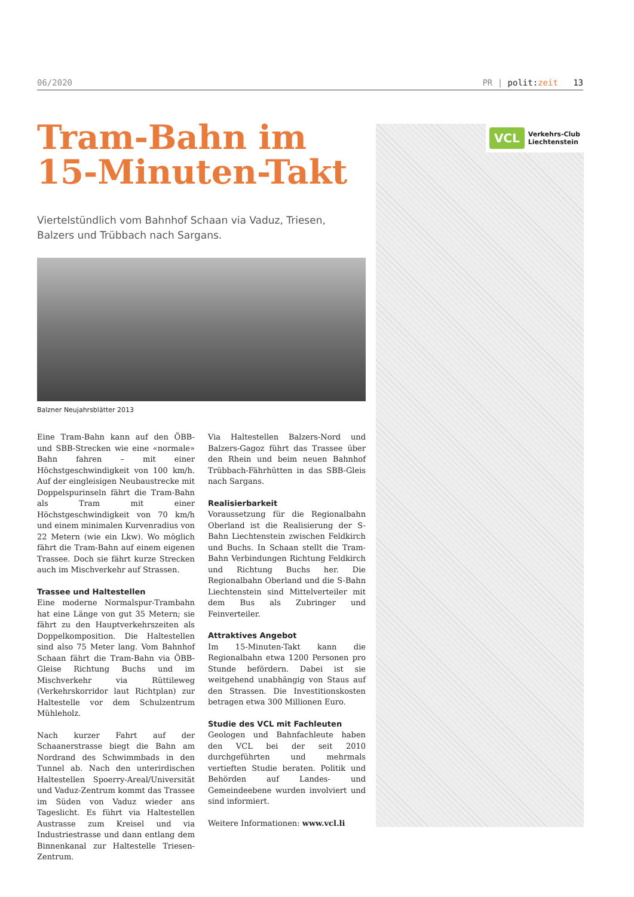06/2020 PR | polit: zeit 13
Tram-Bahn im 15-Minuten-Takt
Viertelstündlich vom Bahnhof Schaan via Vaduz, Triesen, Balzers und Trübbach nach Sargans.
Balzner Neujahrsblätter 2013
Eine Tram-Bahn kann auf den ÖBB- und SBB-Strecken wie eine «normale» Bahn fahren – mit einer Höchstgeschwindigkeit von 100 km/h. Auf der eingleisigen Neubaustrecke mit Doppelspurinseln fährt die Tram-Bahn als Tram mit einer Höchstgeschwindigkeit von 70 km/h und einem minimalen Kurvenradius von 22 Metern (wie ein Lkw). Wo möglich fährt die Tram-Bahn auf einem eigenen Trassee. Doch sie fährt kurze Strecken auch im Mischverkehr auf Strassen.
Trassee und Haltestellen
Eine moderne Normalspur-Trambahn hat eine Länge von gut 35 Metern; sie fährt zu den Hauptverkehrszeiten als Doppelkomposition. Die Haltestellen sind also 75 Meter lang. Vom Bahnhof Schaan fährt die Tram-Bahn via ÖBB-Gleise Richtung Buchs und im Mischverkehr via Rüttileweg (Verkehrskorridor laut Richtplan) zur Haltestelle vor dem Schulzentrum Mühleholz.
Nach kurzer Fahrt auf der Schaanerstrasse biegt die Bahn am Nordrand des Schwimmbads in den Tunnel ab. Nach den unterirdischen Haltestellen Spoerry-Areal/Universität und Vaduz-Zentrum kommt das Trassee im Süden von Vaduz wieder ans Tageslicht. Es führt via Haltestellen Austrasse zum Kreisel und via Industriestrasse und dann entlang dem Binnenkanal zur Haltestelle Triesen-Zentrum.
Via Haltestellen Balzers-Nord und Balzers-Gagoz führt das Trassee über den Rhein und beim neuen Bahnhof Trübbach-Fährhütten in das SBB-Gleis nach Sargans.
Realisierbarkeit
Voraussetzung für die Regionalbahn Oberland ist die Realisierung der S-Bahn Liechtenstein zwischen Feldkirch und Buchs. In Schaan stellt die Tram-Bahn Verbindungen Richtung Feldkirch und Richtung Buchs her. Die Regionalbahn Oberland und die S-Bahn Liechtenstein sind Mittelverteiler mit dem Bus als Zubringer und Feinverteiler.
Attraktives Angebot
Im 15-Minuten-Takt kann die Regionalbahn etwa 1200 Personen pro Stunde befördern. Dabei ist sie weitgehend unabhängig von Staus auf den Strassen. Die Investitionskosten betragen etwa 300 Millionen Euro.
Studie des VCL mit Fachleuten
Geologen und Bahnfachleute haben den VCL bei der seit 2010 durchgeführten und mehrmals vertieften Studie beraten. Politik und Behörden auf Landes- und Gemeindeebene wurden involviert und sind informiert.
Weitere Informationen: www.vcl.li
VCL
Verkehrs-Club
Liechtenstein